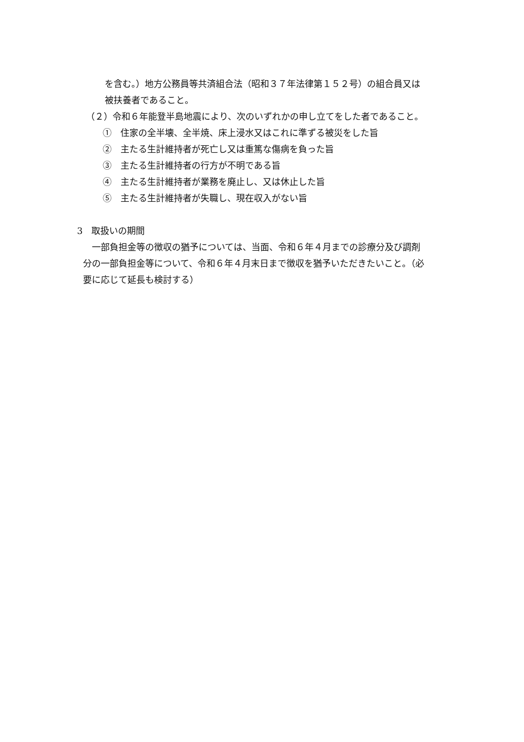を含む。）地方公務員等共済組合法（昭和３７年法律第１５２号）の組合員又は
被扶養者であること。
（２）令和６年能登半島地震により、次のいずれかの申し立てをした者であること。
①　住家の全半壊、全半焼、床上浸水又はこれに準ずる被災をした旨
②　主たる生計維持者が死亡し又は重篤な傷病を負った旨
③　主たる生計維持者の行方が不明である旨
④　主たる生計維持者が業務を廃止し、又は休止した旨
⑤　主たる生計維持者が失職し、現在収入がない旨
3　取扱いの期間
　一部負担金等の徴収の猶予については、当面、令和６年４月までの診療分及び調剤
分の一部負担金等について、令和６年４月末日まで徴収を猶予いただきたいこと。（必
要に応じて延長も検討する）